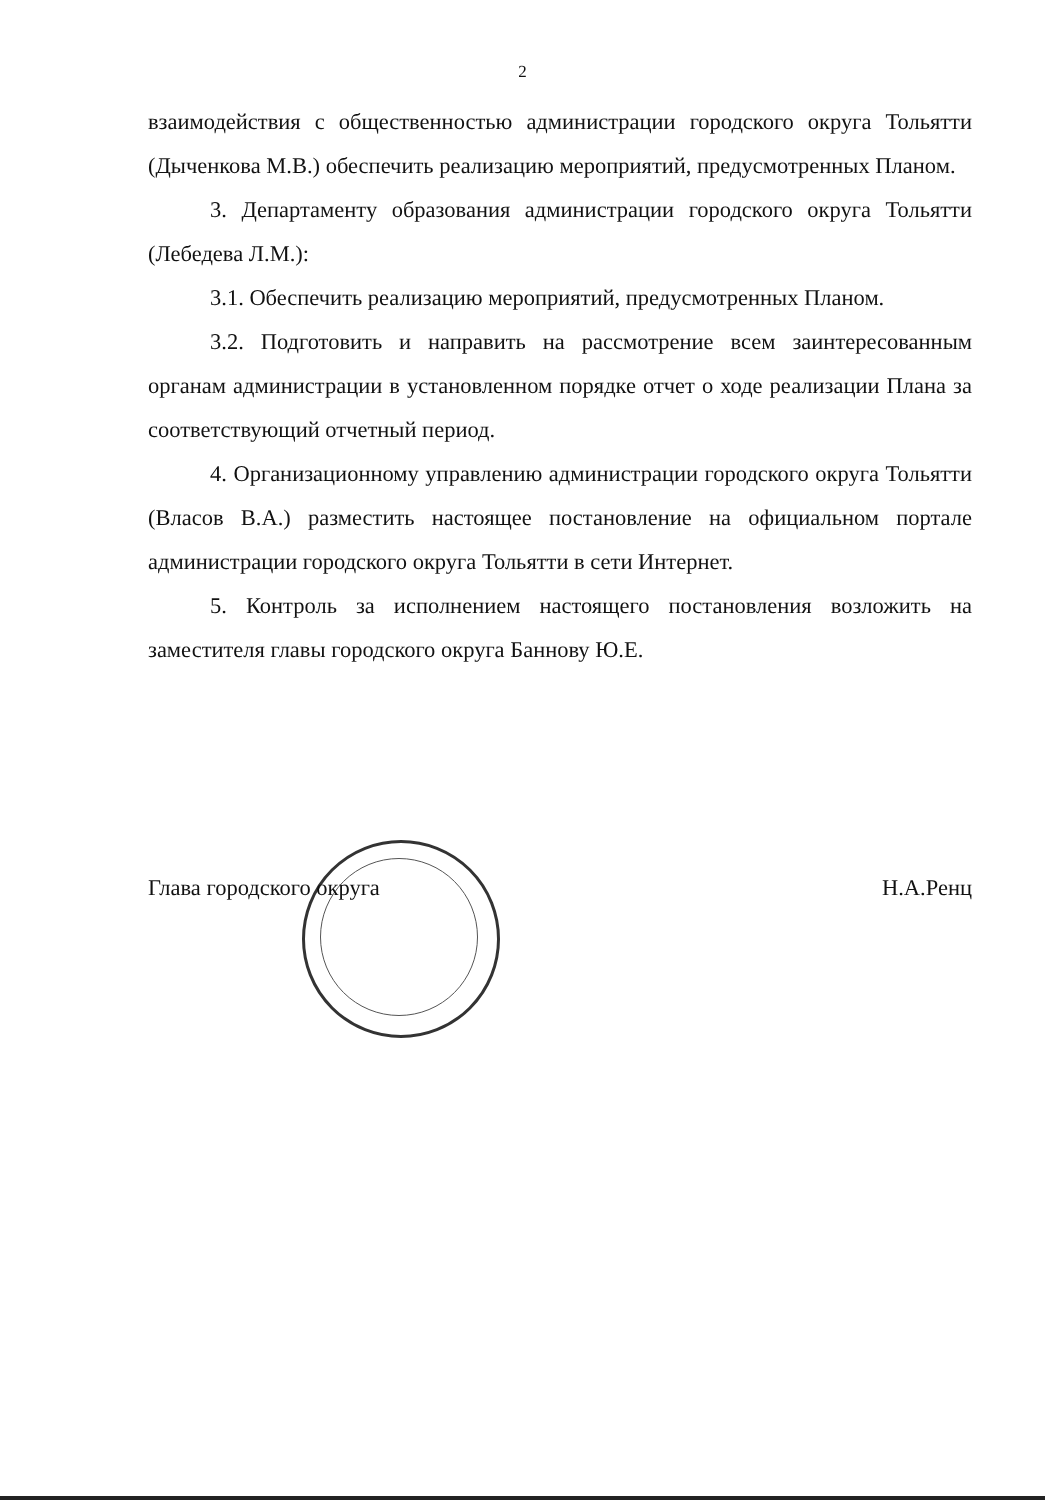2
взаимодействия с общественностью администрации городского округа Тольятти (Дыченкова М.В.) обеспечить реализацию мероприятий, предусмотренных Планом.
3. Департаменту образования администрации городского округа Тольятти (Лебедева Л.М.):
3.1. Обеспечить реализацию мероприятий, предусмотренных Планом.
3.2. Подготовить и направить на рассмотрение всем заинтересованным органам администрации в установленном порядке отчет о ходе реализации Плана за соответствующий отчетный период.
4. Организационному управлению администрации городского округа Тольятти (Власов В.А.) разместить настоящее постановление на официальном портале администрации городского округа Тольятти в сети Интернет.
5. Контроль за исполнением настоящего постановления возложить на заместителя главы городского округа Баннову Ю.Е.
Глава городского округа Н.А.Ренц